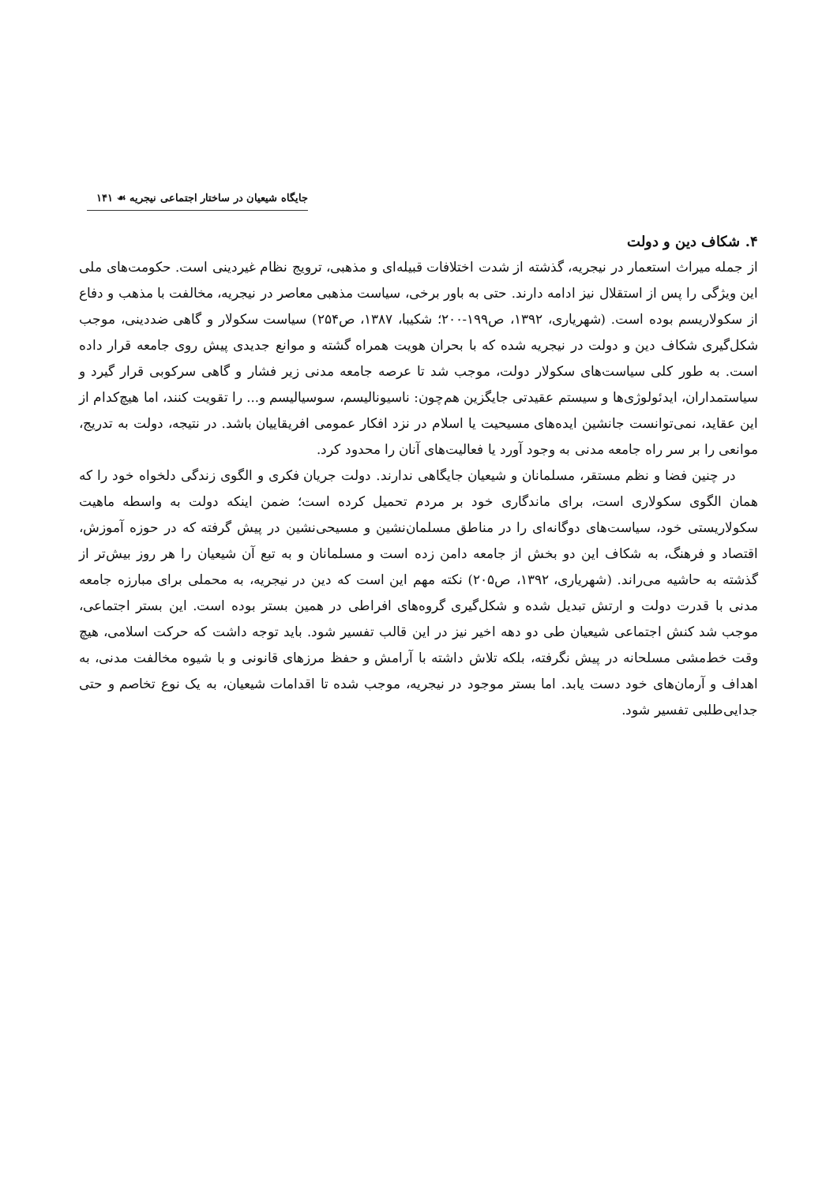جایگاه شیعیان در ساختار اجتماعی نیجریه ☙ ۱۴۱
۴. شکاف دین و دولت
از جمله میراث استعمار در نیجریه، گذشته از شدت اختلافات قبیله‌ای و مذهبی، ترویج نظام غیردینی است. حکومت‌های ملی این ویژگی را پس از استقلال نیز ادامه دارند. حتی به باور برخی، سیاست مذهبی معاصر در نیجریه، مخالفت با مذهب و دفاع از سکولاریسم بوده است. (شهریاری، ۱۳۹۲، ص۱۹۹-۲۰۰؛ شکیبا، ۱۳۸۷، ص۲۵۴) سیاست سکولار و گاهی ضددینی، موجب شکل‌گیری شکاف دین و دولت در نیجریه شده که با بحران هویت همراه گشته و موانع جدیدی پیش روی جامعه قرار داده است. به طور کلی سیاست‌های سکولار دولت، موجب شد تا عرصه جامعه مدنی زیر فشار و گاهی سرکوبی قرار گیرد و سیاستمداران، ایدئولوژی‌ها و سیستم عقیدتی جایگزین هم‌چون: ناسیونالیسم، سوسیالیسم و... را تقویت کنند، اما هیچ‌کدام از این عقاید، نمی‌توانست جانشین ایده‌های مسیحیت یا اسلام در نزد افکار عمومی افریقاییان باشد. در نتیجه، دولت به تدریج، موانعی را بر سر راه جامعه مدنی به وجود آورد یا فعالیت‌های آنان را محدود کرد.
در چنین فضا و نظم مستقر، مسلمانان و شیعیان جایگاهی ندارند. دولت جریان فکری و الگوی زندگی دلخواه خود را که همان الگوی سکولاری است، برای ماندگاری خود بر مردم تحمیل کرده است؛ ضمن اینکه دولت به واسطه ماهیت سکولاریستی خود، سیاست‌های دوگانه‌ای را در مناطق مسلمان‌نشین و مسیحی‌نشین در پیش گرفته که در حوزه آموزش، اقتصاد و فرهنگ، به شکاف این دو بخش از جامعه دامن زده است و مسلمانان و به تبع آن شیعیان را هر روز بیش‌تر از گذشته به حاشیه می‌راند. (شهریاری، ۱۳۹۲، ص۲۰۵) نکته مهم این است که دین در نیجریه، به محملی برای مبارزه جامعه مدنی با قدرت دولت و ارتش تبدیل شده و شکل‌گیری گروه‌های افراطی در همین بستر بوده است. این بستر اجتماعی، موجب شد کنش اجتماعی شیعیان طی دو دهه اخیر نیز در این قالب تفسیر شود. باید توجه داشت که حرکت اسلامی، هیچ وقت خط‌مشی مسلحانه در پیش نگرفته، بلکه تلاش داشته با آرامش و حفظ مرزهای قانونی و با شیوه مخالفت مدنی، به اهداف و آرمان‌های خود دست یابد. اما بستر موجود در نیجریه، موجب شده تا اقدامات شیعیان، به یک نوع تخاصم و حتی جدایی‌طلبی تفسیر شود.